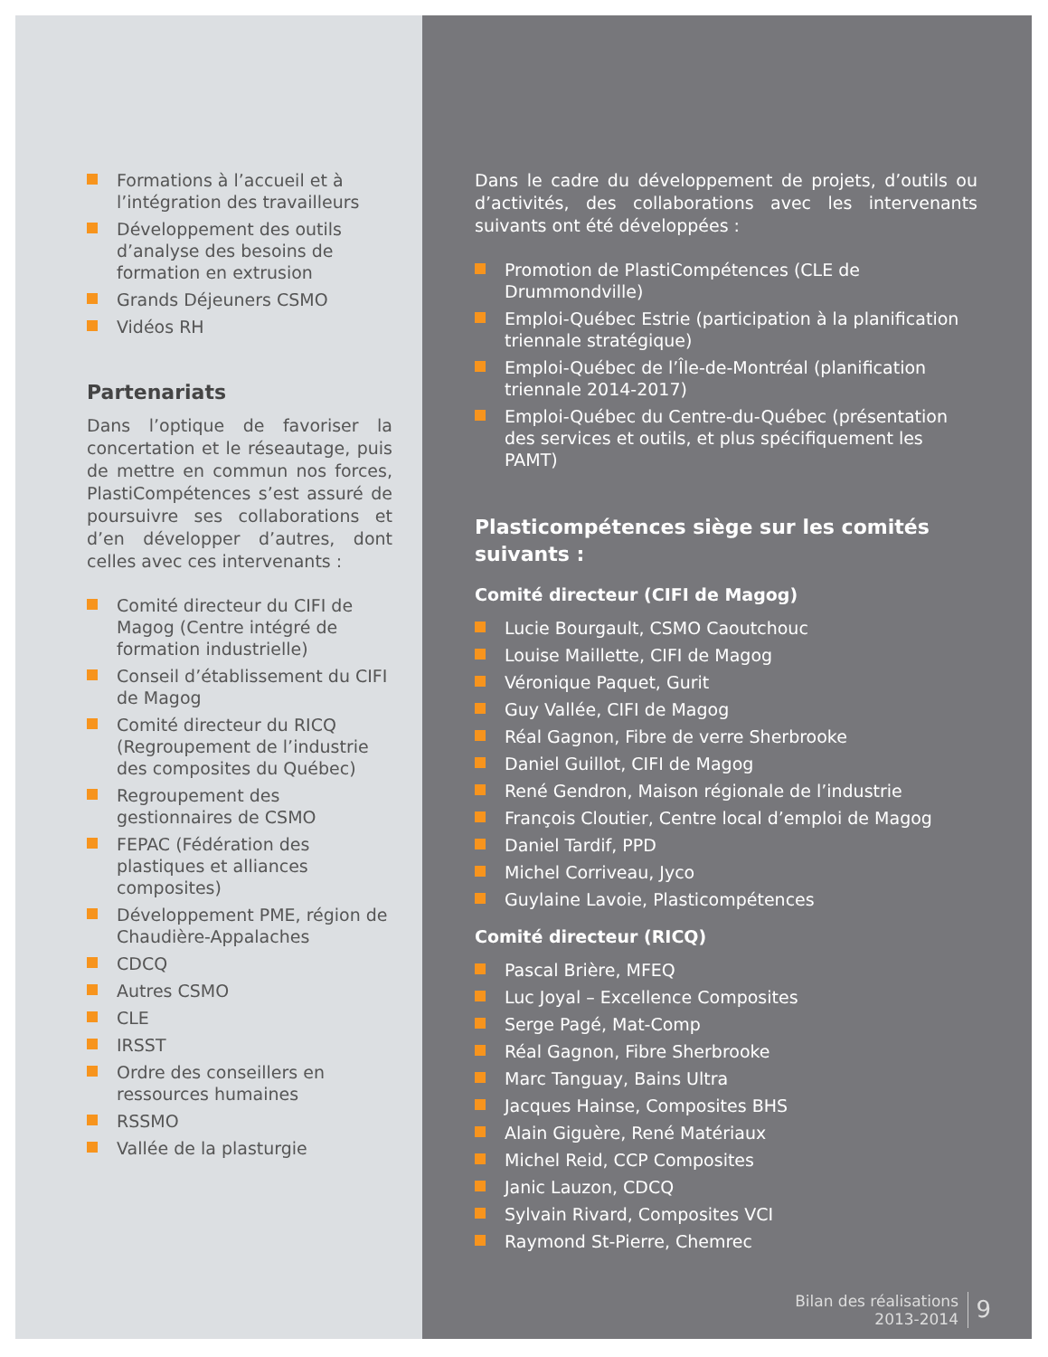Formations à l’accueil et à l’intégration des travailleurs
Développement des outils d’analyse des besoins de formation en extrusion
Grands Déjeuners CSMO
Vidéos RH
Partenariats
Dans l’optique de favoriser la concertation et le réseautage, puis de mettre en commun nos forces, PlastiCompétences s’est assuré de poursuivre ses collaborations et d’en développer d’autres, dont celles avec ces intervenants :
Comité directeur du CIFI de Magog (Centre intégré de formation industrielle)
Conseil d’établissement du CIFI de Magog
Comité directeur du RICQ (Regroupement de l’industrie des composites du Québec)
Regroupement des gestionnaires de CSMO
FEPAC (Fédération des plastiques et alliances composites)
Développement PME, région de Chaudière-Appalaches
CDCQ
Autres CSMO
CLE
IRSST
Ordre des conseillers en ressources humaines
RSSMO
Vallée de la plasturgie
Dans le cadre du développement de projets, d’outils ou d’activités, des collaborations avec les intervenants suivants ont été développées :
Promotion de PlastiCompétences (CLE de Drummondville)
Emploi-Québec Estrie (participation à la planification triennale stratégique)
Emploi-Québec de l’Île-de-Montréal (planification triennale 2014-2017)
Emploi-Québec du Centre-du-Québec (présentation des services et outils, et plus spécifiquement les PAMT)
Plasticompétences siège sur les comités suivants :
Comité directeur (CIFI de Magog)
Lucie Bourgault, CSMO Caoutchouc
Louise Maillette, CIFI de Magog
Véronique Paquet, Gurit
Guy Vallée, CIFI de Magog
Réal Gagnon, Fibre de verre Sherbrooke
Daniel Guillot, CIFI de Magog
René Gendron, Maison régionale de l’industrie
François Cloutier, Centre local d’emploi de Magog
Daniel Tardif, PPD
Michel Corriveau, Jyco
Guylaine Lavoie, Plasticompétences
Comité directeur (RICQ)
Pascal Brière, MFEQ
Luc Joyal – Excellence Composites
Serge Pagé, Mat-Comp
Réal Gagnon, Fibre Sherbrooke
Marc Tanguay, Bains Ultra
Jacques Hainse, Composites BHS
Alain Giguère, René Matériaux
Michel Reid, CCP Composites
Janic Lauzon, CDCQ
Sylvain Rivard, Composites VCI
Raymond St-Pierre, Chemrec
Bilan des réalisations
2013-2014
9